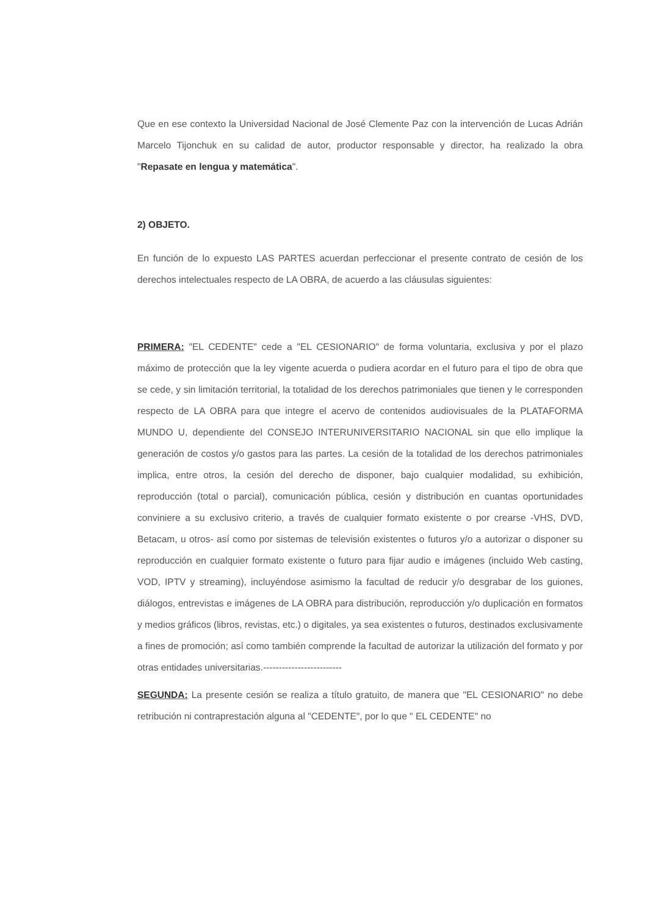Que en ese contexto la Universidad Nacional de José Clemente Paz con la intervención de Lucas Adrián Marcelo Tijonchuk en su calidad de autor, productor responsable y director, ha realizado la obra "Repasate en lengua y matemática".
2) OBJETO.
En función de lo expuesto LAS PARTES acuerdan perfeccionar el presente contrato de cesión de los derechos intelectuales respecto de LA OBRA, de acuerdo a las cláusulas siguientes:
PRIMERA: "EL CEDENTE" cede a "EL CESIONARIO" de forma voluntaria, exclusiva y por el plazo máximo de protección que la ley vigente acuerda o pudiera acordar en el futuro para el tipo de obra que se cede, y sin limitación territorial, la totalidad de los derechos patrimoniales que tienen y le corresponden respecto de LA OBRA para que integre el acervo de contenidos audiovisuales de la PLATAFORMA MUNDO U, dependiente del CONSEJO INTERUNIVERSITARIO NACIONAL sin que ello implique la generación de costos y/o gastos para las partes. La cesión de la totalidad de los derechos patrimoniales implica, entre otros, la cesión del derecho de disponer, bajo cualquier modalidad, su exhibición, reproducción (total o parcial), comunicación pública, cesión y distribución en cuantas oportunidades conviniere a su exclusivo criterio, a través de cualquier formato existente o por crearse -VHS, DVD, Betacam, u otros- así como por sistemas de televisión existentes o futuros y/o a autorizar o disponer su reproducción en cualquier formato existente o futuro para fijar audio e imágenes (incluido Web casting, VOD, IPTV y streaming), incluyéndose asimismo la facultad de reducir y/o desgrabar de los guiones, diálogos, entrevistas e imágenes de LA OBRA para distribución, reproducción y/o duplicación en formatos y medios gráficos (libros, revistas, etc.) o digitales, ya sea existentes o futuros, destinados exclusivamente a fines de promoción; así como también comprende la facultad de autorizar la utilización del formato y por otras entidades universitarias.-------------------------
SEGUNDA: La presente cesión se realiza a título gratuito, de manera que "EL CESIONARIO" no debe retribución ni contraprestación alguna al "CEDENTE", por lo que " EL CEDENTE" no